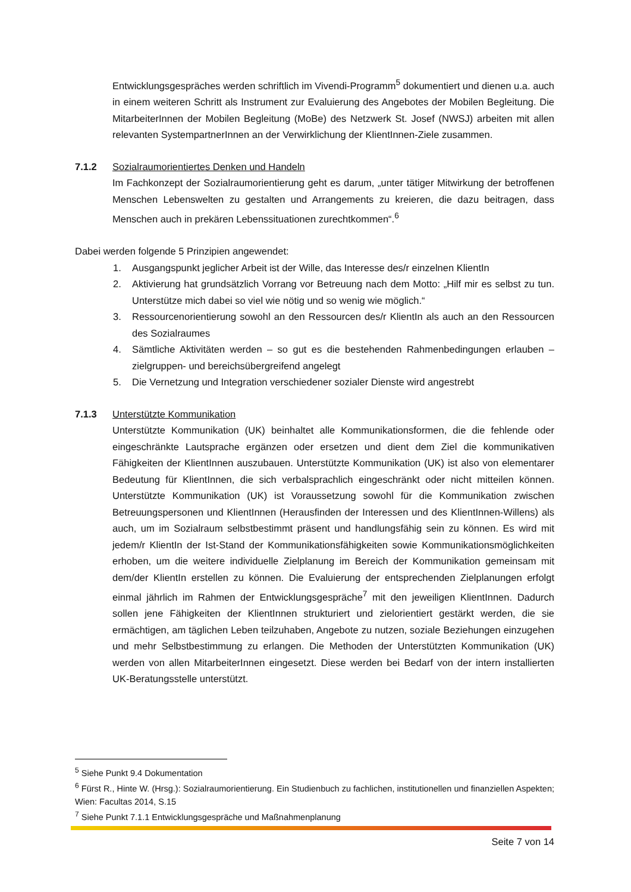Entwicklungsgespräches werden schriftlich im Vivendi-Programm<sup>5</sup> dokumentiert und dienen u.a. auch in einem weiteren Schritt als Instrument zur Evaluierung des Angebotes der Mobilen Begleitung. Die MitarbeiterInnen der Mobilen Begleitung (MoBe) des Netzwerk St. Josef (NWSJ) arbeiten mit allen relevanten SystempartnerInnen an der Verwirklichung der KlientInnen-Ziele zusammen.
7.1.2 Sozialraumorientiertes Denken und Handeln
Im Fachkonzept der Sozialraumorientierung geht es darum, „unter tätiger Mitwirkung der betroffenen Menschen Lebenswelten zu gestalten und Arrangements zu kreieren, die dazu beitragen, dass Menschen auch in prekären Lebenssituationen zurechtkommen“.<sup>6</sup>
Dabei werden folgende 5 Prinzipien angewendet:
1. Ausgangspunkt jeglicher Arbeit ist der Wille, das Interesse des/r einzelnen KlientIn
2. Aktivierung hat grundsätzlich Vorrang vor Betreuung nach dem Motto: „Hilf mir es selbst zu tun. Unterstütze mich dabei so viel wie nötig und so wenig wie möglich.“
3. Ressourcenorientierung sowohl an den Ressourcen des/r KlientIn als auch an den Ressourcen des Sozialraumes
4. Sämtliche Aktivitäten werden – so gut es die bestehenden Rahmenbedingungen erlauben – zielgruppen- und bereichsübergreifend angelegt
5. Die Vernetzung und Integration verschiedener sozialer Dienste wird angestrebt
7.1.3 Unterstützte Kommunikation
Unterstützte Kommunikation (UK) beinhaltet alle Kommunikationsformen, die die fehlende oder eingeschränkte Lautsprache ergänzen oder ersetzen und dient dem Ziel die kommunikativen Fähigkeiten der KlientInnen auszubauen. Unterstützte Kommunikation (UK) ist also von elementarer Bedeutung für KlientInnen, die sich verbalsprachlich eingeschränkt oder nicht mitteilen können. Unterstützte Kommunikation (UK) ist Voraussetzung sowohl für die Kommunikation zwischen Betreuungspersonen und KlientInnen (Herausfinden der Interessen und des KlientInnen-Willens) als auch, um im Sozialraum selbstbestimmt präsent und handlungsfähig sein zu können. Es wird mit jedem/r KlientIn der Ist-Stand der Kommunikationsfähigkeiten sowie Kommunikationsmöglichkeiten erhoben, um die weitere individuelle Zielplanung im Bereich der Kommunikation gemeinsam mit dem/der KlientIn erstellen zu können. Die Evaluierung der entsprechenden Zielplanungen erfolgt einmal jährlich im Rahmen der Entwicklungsgespräche<sup>7</sup> mit den jeweiligen KlientInnen. Dadurch sollen jene Fähigkeiten der KlientInnen strukturiert und zielorientiert gestärkt werden, die sie ermächtigen, am täglichen Leben teilzuhaben, Angebote zu nutzen, soziale Beziehungen einzugehen und mehr Selbstbestimmung zu erlangen. Die Methoden der Unterstützten Kommunikation (UK) werden von allen MitarbeiterInnen eingesetzt. Diese werden bei Bedarf von der intern installierten UK-Beratungsstelle unterstützt.
<sup>5</sup> Siehe Punkt 9.4 Dokumentation
<sup>6</sup> Fürst R., Hinte W. (Hrsg.): Sozialraumorientierung. Ein Studienbuch zu fachlichen, institutionellen und finanziellen Aspekten; Wien: Facultas 2014, S.15
<sup>7</sup> Siehe Punkt 7.1.1 Entwicklungsgespräche und Maßnahmenplanung
Seite 7 von 14